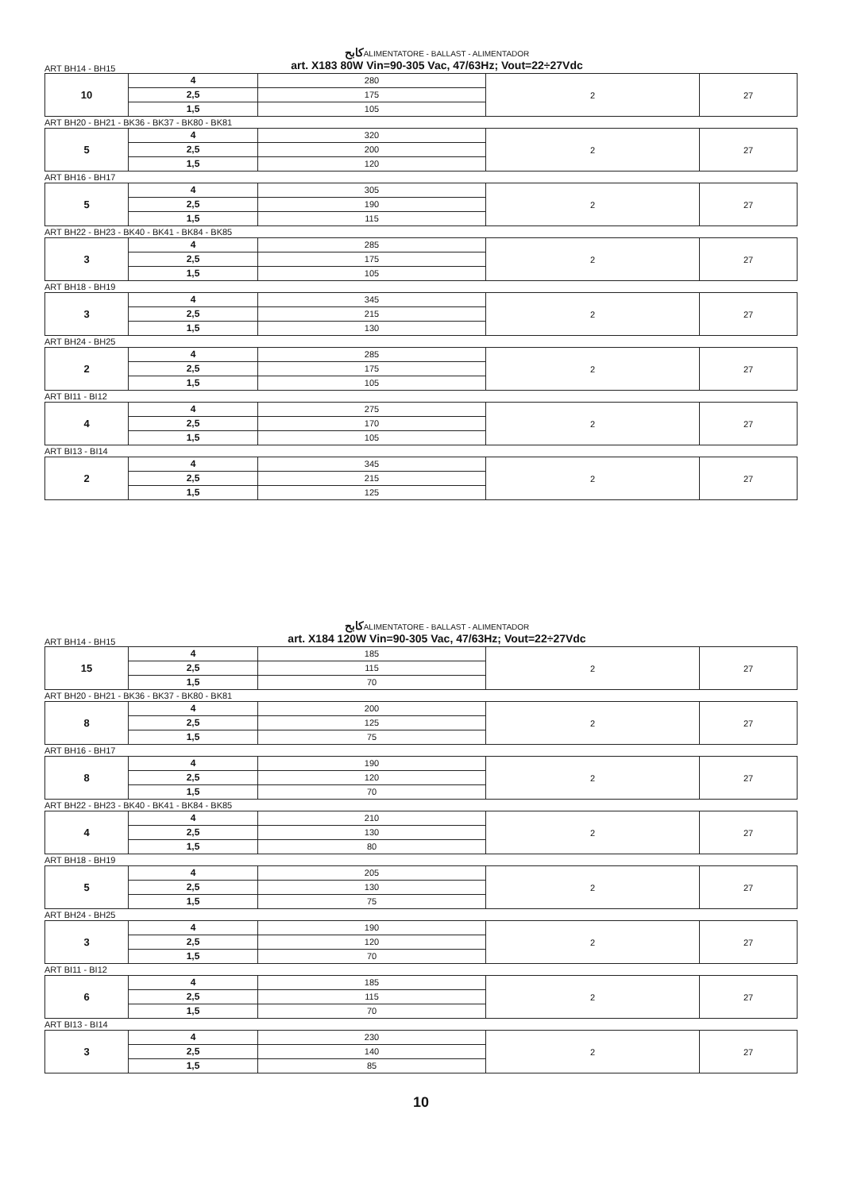كابحALIMENTATORE - BALLAST - ALIMENTADOR
ART BH14 - BH15 art. X183 80W Vin=90-305 Vac, 47/63Hz; Vout=22÷27Vdc
| 10 | 4 2,5 1,5 | 280 175 105 | 2 | 27 |
ART BH20 - BH21 - BK36 - BK37 - BK80 - BK81
| 5 | 4 2,5 1,5 | 320 200 120 | 2 | 27 |
ART BH16 - BH17
| 5 | 4 2,5 1,5 | 305 190 115 | 2 | 27 |
ART BH22 - BH23 - BK40 - BK41 - BK84 - BK85
| 3 | 4 2,5 1,5 | 285 175 105 | 2 | 27 |
ART BH18 - BH19
| 3 | 4 2,5 1,5 | 345 215 130 | 2 | 27 |
ART BH24 - BH25
| 2 | 4 2,5 1,5 | 285 175 105 | 2 | 27 |
ART BI11 - BI12
| 4 | 4 2,5 1,5 | 275 170 105 | 2 | 27 |
ART BI13 - BI14
| 2 | 4 2,5 1,5 | 345 215 125 | 2 | 27 |
كابحALIMENTATORE - BALLAST - ALIMENTADOR
ART BH14 - BH15 art. X184 120W Vin=90-305 Vac, 47/63Hz; Vout=22÷27Vdc
| 15 | 4 2,5 1,5 | 185 115 70 | 2 | 27 |
ART BH20 - BH21 - BK36 - BK37 - BK80 - BK81
| 8 | 4 2,5 1,5 | 200 125 75 | 2 | 27 |
ART BH16 - BH17
| 8 | 4 2,5 1,5 | 190 120 70 | 2 | 27 |
ART BH22 - BH23 - BK40 - BK41 - BK84 - BK85
| 4 | 4 2,5 1,5 | 210 130 80 | 2 | 27 |
ART BH18 - BH19
| 5 | 4 2,5 1,5 | 205 130 75 | 2 | 27 |
ART BH24 - BH25
| 3 | 4 2,5 1,5 | 190 120 70 | 2 | 27 |
ART BI11 - BI12
| 6 | 4 2,5 1,5 | 185 115 70 | 2 | 27 |
ART BI13 - BI14
| 3 | 4 2,5 1,5 | 230 140 85 | 2 | 27 |
10